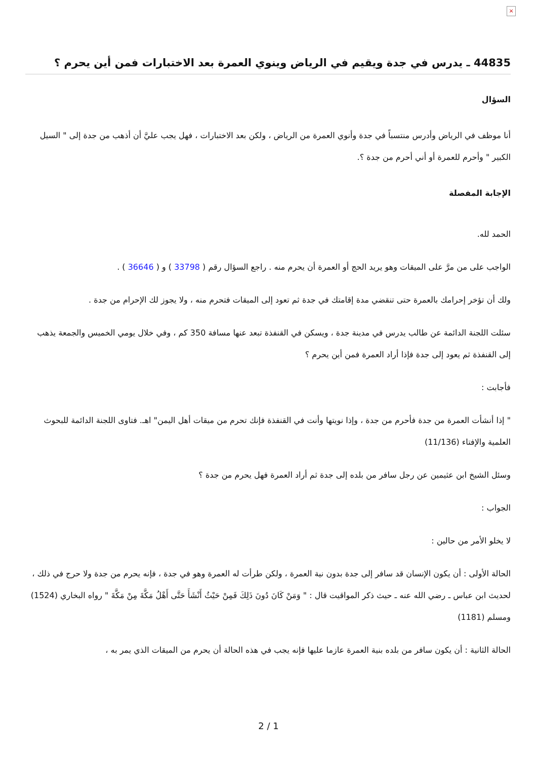×
44835 ـ يدرس في جدة ويقيم في الرياض وينوي العمرة بعد الاختبارات فمن أين يحرم ؟
السؤال
أنا موظف في الرياض وأدرس منتسباً في جدة وأنوي العمرة من الرياض ، ولكن بعد الاختبارات ، فهل يجب عليَّ أن أذهب من جدة إلى " السيل الكبير " وأحرم للعمرة أو أني أحرم من جدة ؟.
الإجابة المفصلة
الحمد لله.
الواجب على من مرَّ على الميقات وهو يريد الحج أو العمرة أن يحرم منه . راجع السؤال رقم ( 33798 ) و ( 36646 ) .
ولك أن تؤخر إحرامك بالعمرة حتى تنقضي مدة إقامتك في جدة ثم تعود إلى الميقات فتحرم منه ، ولا يجوز لك الإحرام من جدة .
سئلت اللجنة الدائمة عن طالب يدرس في مدينة جدة ، ويسكن في القنفذة تبعد عنها مسافة 350 كم ، وفي خلال يومي الخميس والجمعة يذهب إلى القنفذة ثم يعود إلى جدة فإذا أراد العمرة فمن أين يحرم ؟
فأجابت :
" إذا أنشأت العمرة من جدة فأحرم من جدة ، وإذا نويتها وأنت في القنفذة فإنك تحرم من ميقات أهل اليمن" اهـ. فتاوى اللجنة الدائمة للبحوث العلمية والإفتاء (11/136)
وسئل الشيخ ابن عثيمين عن رجل سافر من بلده إلى جدة ثم أراد العمرة فهل يحرم من جدة ؟
الجواب :
لا يخلو الأمر من حالين :
الحالة الأولى : أن يكون الإنسان قد سافر إلى جدة بدون نية العمرة ، ولكن طرأت له العمرة وهو في جدة ، فإنه يحرم من جدة ولا حرج في ذلك ، لحديث ابن عباس ـ رضي الله عنه ـ حيث ذكر المواقيت قال : " وَمَنْ كَانَ دُونَ ذَلِكَ فَمِنْ حَيْثُ أَنْشَأَ حَتَّى أَهْلُ مَكَّةَ مِنْ مَكَّةَ " رواه البخاري (1524) ومسلم (1181)
الحالة الثانية : أن يكون سافر من بلده بنية العمرة عازما عليها فإنه يجب في هذه الحالة أن يحرم من الميقات الذي يمر به ،
2 / 1